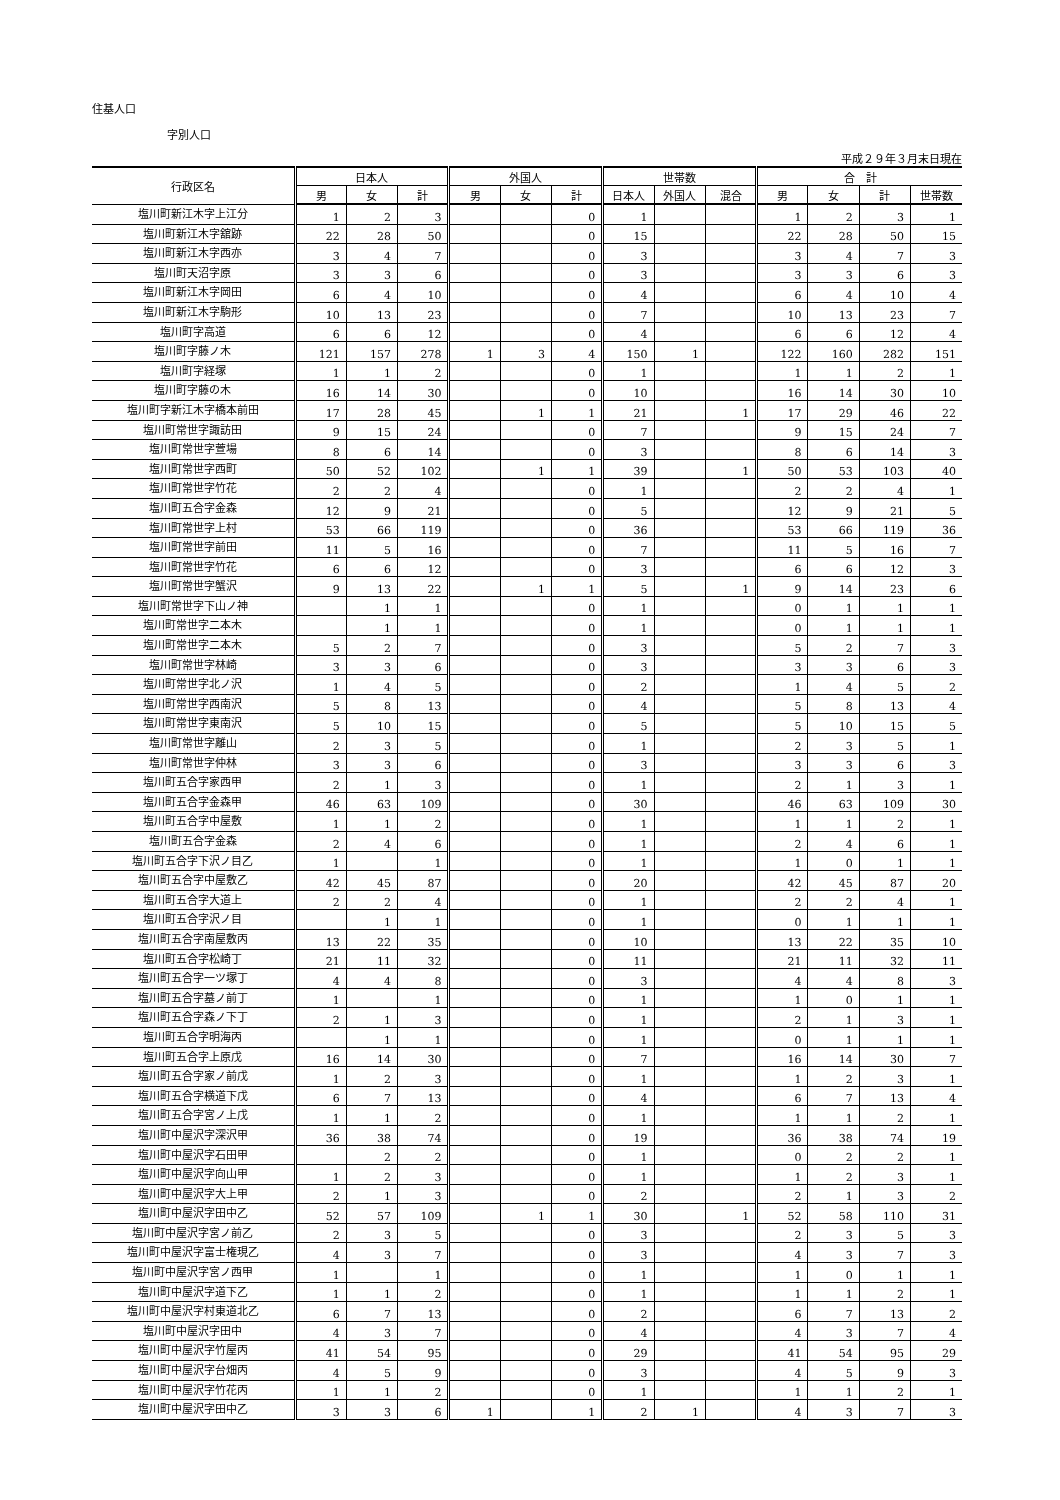住基人口
字別人口
平成２９年３月末日現在
| 行政区名 | 日本人 | | | 外国人 | | | 世帯数 | | | 合 計 | | | |
| --- | --- | --- | --- | --- | --- | --- | --- | --- | --- | --- | --- | --- | --- |
| | 男 | 女 | 計 | 男 | 女 | 計 | 日本人 | 外国人 | 混合 | 男 | 女 | 計 | 世帯数 |
| 塩川町新江木字上江分 | 1 | 2 | 3 | | | 0 | 1 | | | 1 | 2 | 3 | 1 |
| 塩川町新江木字舘跡 | 22 | 28 | 50 | | | 0 | 15 | | | 22 | 28 | 50 | 15 |
| 塩川町新江木字西亦 | 3 | 4 | 7 | | | 0 | 3 | | | 3 | 4 | 7 | 3 |
| 塩川町天沼字原 | 3 | 3 | 6 | | | 0 | 3 | | | 3 | 3 | 6 | 3 |
| 塩川町新江木字岡田 | 6 | 4 | 10 | | | 0 | 4 | | | 6 | 4 | 10 | 4 |
| 塩川町新江木字駒形 | 10 | 13 | 23 | | | 0 | 7 | | | 10 | 13 | 23 | 7 |
| 塩川町字高道 | 6 | 6 | 12 | | | 0 | 4 | | | 6 | 6 | 12 | 4 |
| 塩川町字藤ノ木 | 121 | 157 | 278 | 1 | 3 | 4 | 150 | 1 | | 122 | 160 | 282 | 151 |
| 塩川町字経塚 | 1 | 1 | 2 | | | 0 | 1 | | | 1 | 1 | 2 | 1 |
| 塩川町字藤の木 | 16 | 14 | 30 | | | 0 | 10 | | | 16 | 14 | 30 | 10 |
| 塩川町字新江木字橋本前田 | 17 | 28 | 45 | | 1 | 1 | 21 | | 1 | 17 | 29 | 46 | 22 |
| 塩川町常世字諏訪田 | 9 | 15 | 24 | | | 0 | 7 | | | 9 | 15 | 24 | 7 |
| 塩川町常世字萱場 | 8 | 6 | 14 | | | 0 | 3 | | | 8 | 6 | 14 | 3 |
| 塩川町常世字西町 | 50 | 52 | 102 | | 1 | 1 | 39 | | 1 | 50 | 53 | 103 | 40 |
| 塩川町常世字竹花 | 2 | 2 | 4 | | | 0 | 1 | | | 2 | 2 | 4 | 1 |
| 塩川町五合字金森 | 12 | 9 | 21 | | | 0 | 5 | | | 12 | 9 | 21 | 5 |
| 塩川町常世字上村 | 53 | 66 | 119 | | | 0 | 36 | | | 53 | 66 | 119 | 36 |
| 塩川町常世字前田 | 11 | 5 | 16 | | | 0 | 7 | | | 11 | 5 | 16 | 7 |
| 塩川町常世字竹花 | 6 | 6 | 12 | | | 0 | 3 | | | 6 | 6 | 12 | 3 |
| 塩川町常世字蟹沢 | 9 | 13 | 22 | | 1 | 1 | 5 | | 1 | 9 | 14 | 23 | 6 |
| 塩川町常世字下山ノ神 | | 1 | 1 | | | 0 | 1 | | | 0 | 1 | 1 | 1 |
| 塩川町常世字二本木 | | 1 | 1 | | | 0 | 1 | | | 0 | 1 | 1 | 1 |
| 塩川町常世字二本木 | 5 | 2 | 7 | | | 0 | 3 | | | 5 | 2 | 7 | 3 |
| 塩川町常世字林崎 | 3 | 3 | 6 | | | 0 | 3 | | | 3 | 3 | 6 | 3 |
| 塩川町常世字北ノ沢 | 1 | 4 | 5 | | | 0 | 2 | | | 1 | 4 | 5 | 2 |
| 塩川町常世字西南沢 | 5 | 8 | 13 | | | 0 | 4 | | | 5 | 8 | 13 | 4 |
| 塩川町常世字東南沢 | 5 | 10 | 15 | | | 0 | 5 | | | 5 | 10 | 15 | 5 |
| 塩川町常世字離山 | 2 | 3 | 5 | | | 0 | 1 | | | 2 | 3 | 5 | 1 |
| 塩川町常世字仲林 | 3 | 3 | 6 | | | 0 | 3 | | | 3 | 3 | 6 | 3 |
| 塩川町五合字家西甲 | 2 | 1 | 3 | | | 0 | 1 | | | 2 | 1 | 3 | 1 |
| 塩川町五合字金森甲 | 46 | 63 | 109 | | | 0 | 30 | | | 46 | 63 | 109 | 30 |
| 塩川町五合字中屋敷 | 1 | 1 | 2 | | | 0 | 1 | | | 1 | 1 | 2 | 1 |
| 塩川町五合字金森 | 2 | 4 | 6 | | | 0 | 1 | | | 2 | 4 | 6 | 1 |
| 塩川町五合字下沢ノ目乙 | 1 | | 1 | | | 0 | 1 | | | 1 | 0 | 1 | 1 |
| 塩川町五合字中屋敷乙 | 42 | 45 | 87 | | | 0 | 20 | | | 42 | 45 | 87 | 20 |
| 塩川町五合字大道上 | 2 | 2 | 4 | | | 0 | 1 | | | 2 | 2 | 4 | 1 |
| 塩川町五合字沢ノ目 | | 1 | 1 | | | 0 | 1 | | | 0 | 1 | 1 | 1 |
| 塩川町五合字南屋敷丙 | 13 | 22 | 35 | | | 0 | 10 | | | 13 | 22 | 35 | 10 |
| 塩川町五合字松崎丁 | 21 | 11 | 32 | | | 0 | 11 | | | 21 | 11 | 32 | 11 |
| 塩川町五合字一ツ塚丁 | 4 | 4 | 8 | | | 0 | 3 | | | 4 | 4 | 8 | 3 |
| 塩川町五合字墓ノ前丁 | 1 | | 1 | | | 0 | 1 | | | 1 | 0 | 1 | 1 |
| 塩川町五合字森ノ下丁 | 2 | 1 | 3 | | | 0 | 1 | | | 2 | 1 | 3 | 1 |
| 塩川町五合字明海丙 | | 1 | 1 | | | 0 | 1 | | | 0 | 1 | 1 | 1 |
| 塩川町五合字上原戊 | 16 | 14 | 30 | | | 0 | 7 | | | 16 | 14 | 30 | 7 |
| 塩川町五合字家ノ前戊 | 1 | 2 | 3 | | | 0 | 1 | | | 1 | 2 | 3 | 1 |
| 塩川町五合字横道下戊 | 6 | 7 | 13 | | | 0 | 4 | | | 6 | 7 | 13 | 4 |
| 塩川町五合字宮ノ上戊 | 1 | 1 | 2 | | | 0 | 1 | | | 1 | 1 | 2 | 1 |
| 塩川町中屋沢字深沢甲 | 36 | 38 | 74 | | | 0 | 19 | | | 36 | 38 | 74 | 19 |
| 塩川町中屋沢字石田甲 | | 2 | 2 | | | 0 | 1 | | | 0 | 2 | 2 | 1 |
| 塩川町中屋沢字向山甲 | 1 | 2 | 3 | | | 0 | 1 | | | 1 | 2 | 3 | 1 |
| 塩川町中屋沢字大上甲 | 2 | 1 | 3 | | | 0 | 2 | | | 2 | 1 | 3 | 2 |
| 塩川町中屋沢字田中乙 | 52 | 57 | 109 | | 1 | 1 | 30 | | 1 | 52 | 58 | 110 | 31 |
| 塩川町中屋沢字宮ノ前乙 | 2 | 3 | 5 | | | 0 | 3 | | | 2 | 3 | 5 | 3 |
| 塩川町中屋沢字富士権現乙 | 4 | 3 | 7 | | | 0 | 3 | | | 4 | 3 | 7 | 3 |
| 塩川町中屋沢字宮ノ西甲 | 1 | | 1 | | | 0 | 1 | | | 1 | 0 | 1 | 1 |
| 塩川町中屋沢字道下乙 | 1 | 1 | 2 | | | 0 | 1 | | | 1 | 1 | 2 | 1 |
| 塩川町中屋沢字村東道北乙 | 6 | 7 | 13 | | | 0 | 2 | | | 6 | 7 | 13 | 2 |
| 塩川町中屋沢字田中 | 4 | 3 | 7 | | | 0 | 4 | | | 4 | 3 | 7 | 4 |
| 塩川町中屋沢字竹屋丙 | 41 | 54 | 95 | | | 0 | 29 | | | 41 | 54 | 95 | 29 |
| 塩川町中屋沢字台畑丙 | 4 | 5 | 9 | | | 0 | 3 | | | 4 | 5 | 9 | 3 |
| 塩川町中屋沢字竹花丙 | 1 | 1 | 2 | | | 0 | 1 | | | 1 | 1 | 2 | 1 |
| 塩川町中屋沢字田中乙 | 3 | 3 | 6 | 1 | | 1 | 2 | 1 | | 4 | 3 | 7 | 3 |